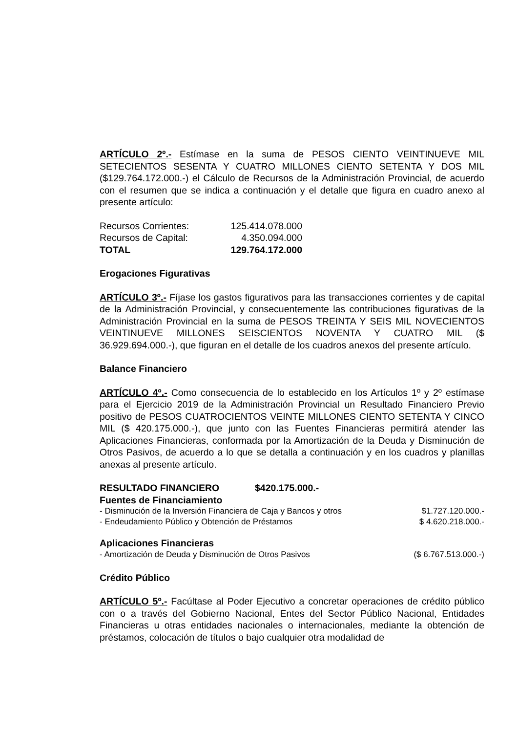ARTÍCULO 2º.- Estímase en la suma de PESOS CIENTO VEINTINUEVE MIL SETECIENTOS SESENTA Y CUATRO MILLONES CIENTO SETENTA Y DOS MIL ($129.764.172.000.-) el Cálculo de Recursos de la Administración Provincial, de acuerdo con el resumen que se indica a continuación y el detalle que figura en cuadro anexo al presente artículo:
| Recursos Corrientes: | 125.414.078.000 |
| Recursos de Capital: | 4.350.094.000 |
| TOTAL | 129.764.172.000 |
Erogaciones Figurativas
ARTÍCULO 3º.- Fíjase los gastos figurativos para las transacciones corrientes y de capital de la Administración Provincial, y consecuentemente las contribuciones figurativas de la Administración Provincial en la suma de PESOS TREINTA Y SEIS MIL NOVECIENTOS VEINTINUEVE MILLONES SEISCIENTOS NOVENTA Y CUATRO MIL ($ 36.929.694.000.-), que figuran en el detalle de los cuadros anexos del presente artículo.
Balance Financiero
ARTÍCULO 4º.- Como consecuencia de lo establecido en los Artículos 1º y 2º estímase para el Ejercicio 2019 de la Administración Provincial un Resultado Financiero Previo positivo de PESOS CUATROCIENTOS VEINTE MILLONES CIENTO SETENTA Y CINCO MIL ($ 420.175.000.-), que junto con las Fuentes Financieras permitirá atender las Aplicaciones Financieras, conformada por la Amortización de la Deuda y Disminución de Otros Pasivos, de acuerdo a lo que se detalla a continuación y en los cuadros y planillas anexas al presente artículo.
| RESULTADO FINANCIERO | $420.175.000.- |
| Fuentes de Financiamiento | |
| - Disminución de la Inversión Financiera de Caja y Bancos y otros | $1.727.120.000.- |
| - Endeudamiento Público y Obtención de Préstamos | $ 4.620.218.000.- |
| Aplicaciones Financieras |
| - Amortización de Deuda y Disminución de Otros Pasivos | ($ 6.767.513.000.-) |
Crédito Público
ARTÍCULO 5º.- Facúltase al Poder Ejecutivo a concretar operaciones de crédito público con o a través del Gobierno Nacional, Entes del Sector Público Nacional, Entidades Financieras u otras entidades nacionales o internacionales, mediante la obtención de préstamos, colocación de títulos o bajo cualquier otra modalidad de